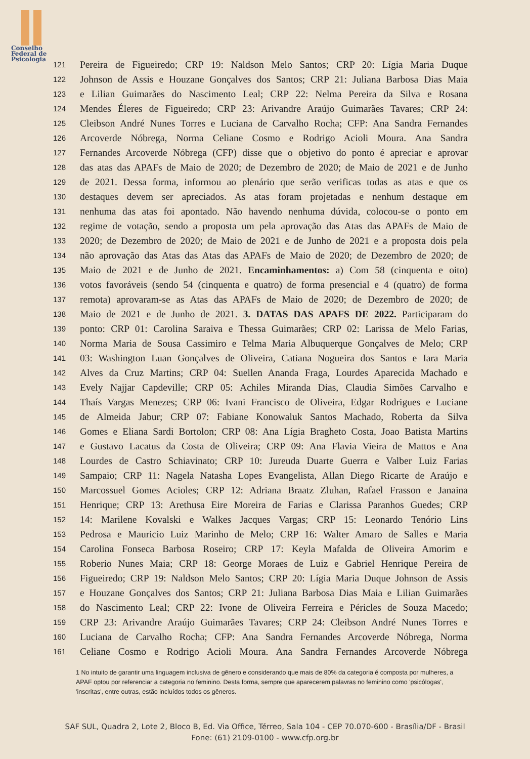Conselho
Federal de
Psicologia
121 Pereira de Figueiredo; CRP 19: Naldson Melo Santos; CRP 20: Lígia Maria Duque
122 Johnson de Assis e Houzane Gonçalves dos Santos; CRP 21: Juliana Barbosa Dias Maia
123 e Lilian Guimarães do Nascimento Leal; CRP 22: Nelma Pereira da Silva e Rosana
124 Mendes Éleres de Figueiredo; CRP 23: Arivandre Araújo Guimarães Tavares; CRP 24:
125 Cleibson André Nunes Torres e Luciana de Carvalho Rocha; CFP: Ana Sandra Fernandes
126 Arcoverde Nóbrega, Norma Celiane Cosmo e Rodrigo Acioli Moura. Ana Sandra
127 Fernandes Arcoverde Nóbrega (CFP) disse que o objetivo do ponto é apreciar e aprovar
128 das atas das APAFs de Maio de 2020; de Dezembro de 2020; de Maio de 2021 e de Junho
129 de 2021. Dessa forma, informou ao plenário que serão verificas todas as atas e que os
130 destaques devem ser apreciados. As atas foram projetadas e nenhum destaque em
131 nenhuma das atas foi apontado. Não havendo nenhuma dúvida, colocou-se o ponto em
132 regime de votação, sendo a proposta um pela aprovação das Atas das APAFs de Maio de
133 2020; de Dezembro de 2020; de Maio de 2021 e de Junho de 2021 e a proposta dois pela
134 não aprovação das Atas das Atas das APAFs de Maio de 2020; de Dezembro de 2020; de
135 Maio de 2021 e de Junho de 2021. Encaminhamentos: a) Com 58 (cinquenta e oito)
136 votos favoráveis (sendo 54 (cinquenta e quatro) de forma presencial e 4 (quatro) de forma
137 remota) aprovaram-se as Atas das APAFs de Maio de 2020; de Dezembro de 2020; de
138 Maio de 2021 e de Junho de 2021. 3. DATAS DAS APAFS DE 2022. Participaram do
139 ponto: CRP 01: Carolina Saraiva e Thessa Guimarães; CRP 02: Larissa de Melo Farias,
140 Norma Maria de Sousa Cassimiro e Telma Maria Albuquerque Gonçalves de Melo; CRP
141 03: Washington Luan Gonçalves de Oliveira, Catiana Nogueira dos Santos e Iara Maria
142 Alves da Cruz Martins; CRP 04: Suellen Ananda Fraga, Lourdes Aparecida Machado e
143 Evely Najjar Capdeville; CRP 05: Achiles Miranda Dias, Claudia Simões Carvalho e
144 Thaís Vargas Menezes; CRP 06: Ivani Francisco de Oliveira, Edgar Rodrigues e Luciane
145 de Almeida Jabur; CRP 07: Fabiane Konowaluk Santos Machado, Roberta da Silva
146 Gomes e Eliana Sardi Bortolon; CRP 08: Ana Lígia Bragheto Costa, Joao Batista Martins
147 e Gustavo Lacatus da Costa de Oliveira; CRP 09: Ana Flavia Vieira de Mattos e Ana
148 Lourdes de Castro Schiavinato; CRP 10: Jureuda Duarte Guerra e Valber Luiz Farias
149 Sampaio; CRP 11: Nagela Natasha Lopes Evangelista, Allan Diego Ricarte de Araújo e
150 Marcossuel Gomes Acioles; CRP 12: Adriana Braatz Zluhan, Rafael Frasson e Janaina
151 Henrique; CRP 13: Arethusa Eire Moreira de Farias e Clarissa Paranhos Guedes; CRP
152 14: Marilene Kovalski e Walkes Jacques Vargas; CRP 15: Leonardo Tenório Lins
153 Pedrosa e Mauricio Luiz Marinho de Melo; CRP 16: Walter Amaro de Salles e Maria
154 Carolina Fonseca Barbosa Roseiro; CRP 17: Keyla Mafalda de Oliveira Amorim e
155 Roberio Nunes Maia; CRP 18: George Moraes de Luiz e Gabriel Henrique Pereira de
156 Figueiredo; CRP 19: Naldson Melo Santos; CRP 20: Lígia Maria Duque Johnson de Assis
157 e Houzane Gonçalves dos Santos; CRP 21: Juliana Barbosa Dias Maia e Lilian Guimarães
158 do Nascimento Leal; CRP 22: Ivone de Oliveira Ferreira e Péricles de Souza Macedo;
159 CRP 23: Arivandre Araújo Guimarães Tavares; CRP 24: Cleibson André Nunes Torres e
160 Luciana de Carvalho Rocha; CFP: Ana Sandra Fernandes Arcoverde Nóbrega, Norma
161 Celiane Cosmo e Rodrigo Acioli Moura. Ana Sandra Fernandes Arcoverde Nóbrega
1 No intuito de garantir uma linguagem inclusiva de gênero e considerando que mais de 80% da categoria é composta por mulheres, a APAF optou por referenciar a categoria no feminino. Desta forma, sempre que aparecerem palavras no feminino como 'psicólogas', 'inscritas', entre outras, estão incluídos todos os gêneros.
SAF SUL, Quadra 2, Lote 2, Bloco B, Ed. Via Office, Térreo, Sala 104 - CEP 70.070-600 - Brasília/DF - Brasil
Fone: (61) 2109-0100 - www.cfp.org.br